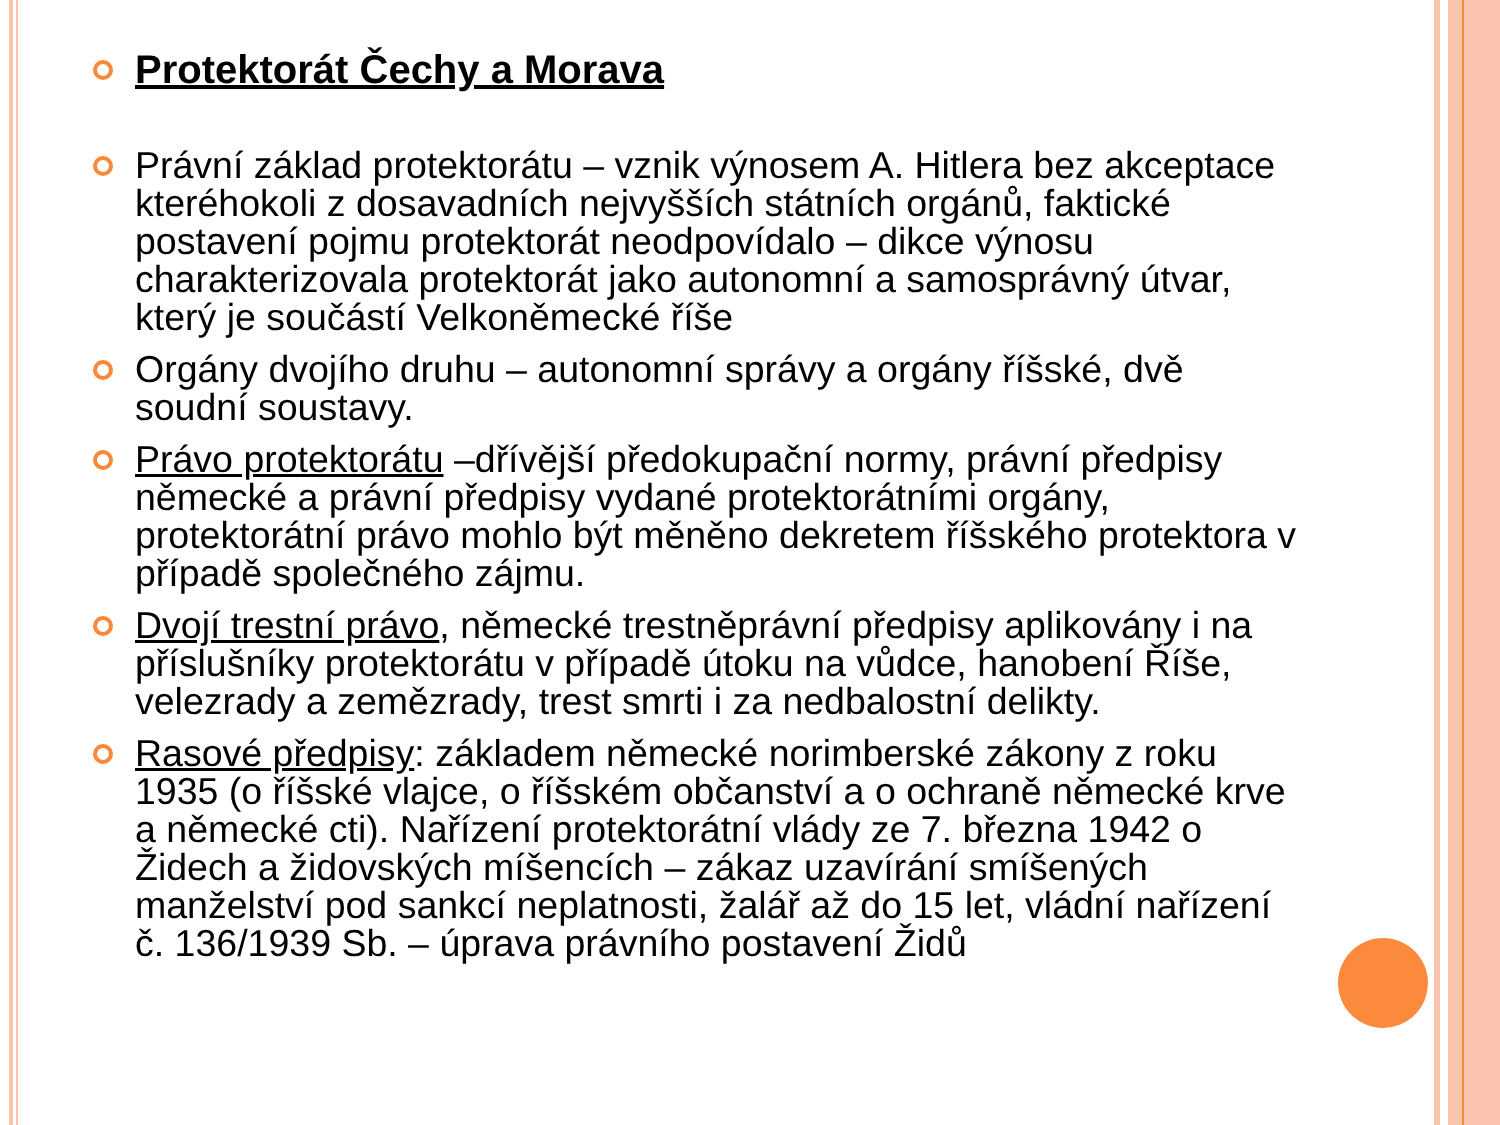Protektorát Čechy a Morava
Právní základ protektorátu – vznik výnosem A. Hitlera bez akceptace kteréhokoli z dosavadních nejvyšších státních orgánů, faktické postavení pojmu protektorát neodpovídalo – dikce výnosu charakterizovala protektorát jako autonomní a samosprávný útvar, který je součástí Velkoněmecké říše
Orgány dvojího druhu – autonomní správy a orgány říšské, dvě soudní soustavy.
Právo protektorátu –dřívější předokupační normy, právní předpisy německé a právní předpisy vydané protektorátními orgány, protektorátní právo mohlo být měněno dekretem říšského protektora v případě společného zájmu.
Dvojí trestní právo, německé trestněprávní předpisy aplikovány i na příslušníky protektorátu v případě útoku na vůdce, hanobení Říše, velezrady a zemězrady, trest smrti i za nedbalostní delikty.
Rasové předpisy: základem německé norimberské zákony z roku 1935 (o říšské vlajce, o říšském občanství a o ochraně německé krve a německé cti). Nařízení protektorátní vlády ze 7. března 1942 o Židech a židovských míšencích – zákaz uzavírání smíšených manželství pod sankcí neplatnosti, žalář až do 15 let, vládní nařízení č. 136/1939 Sb. – úprava právního postavení Židů